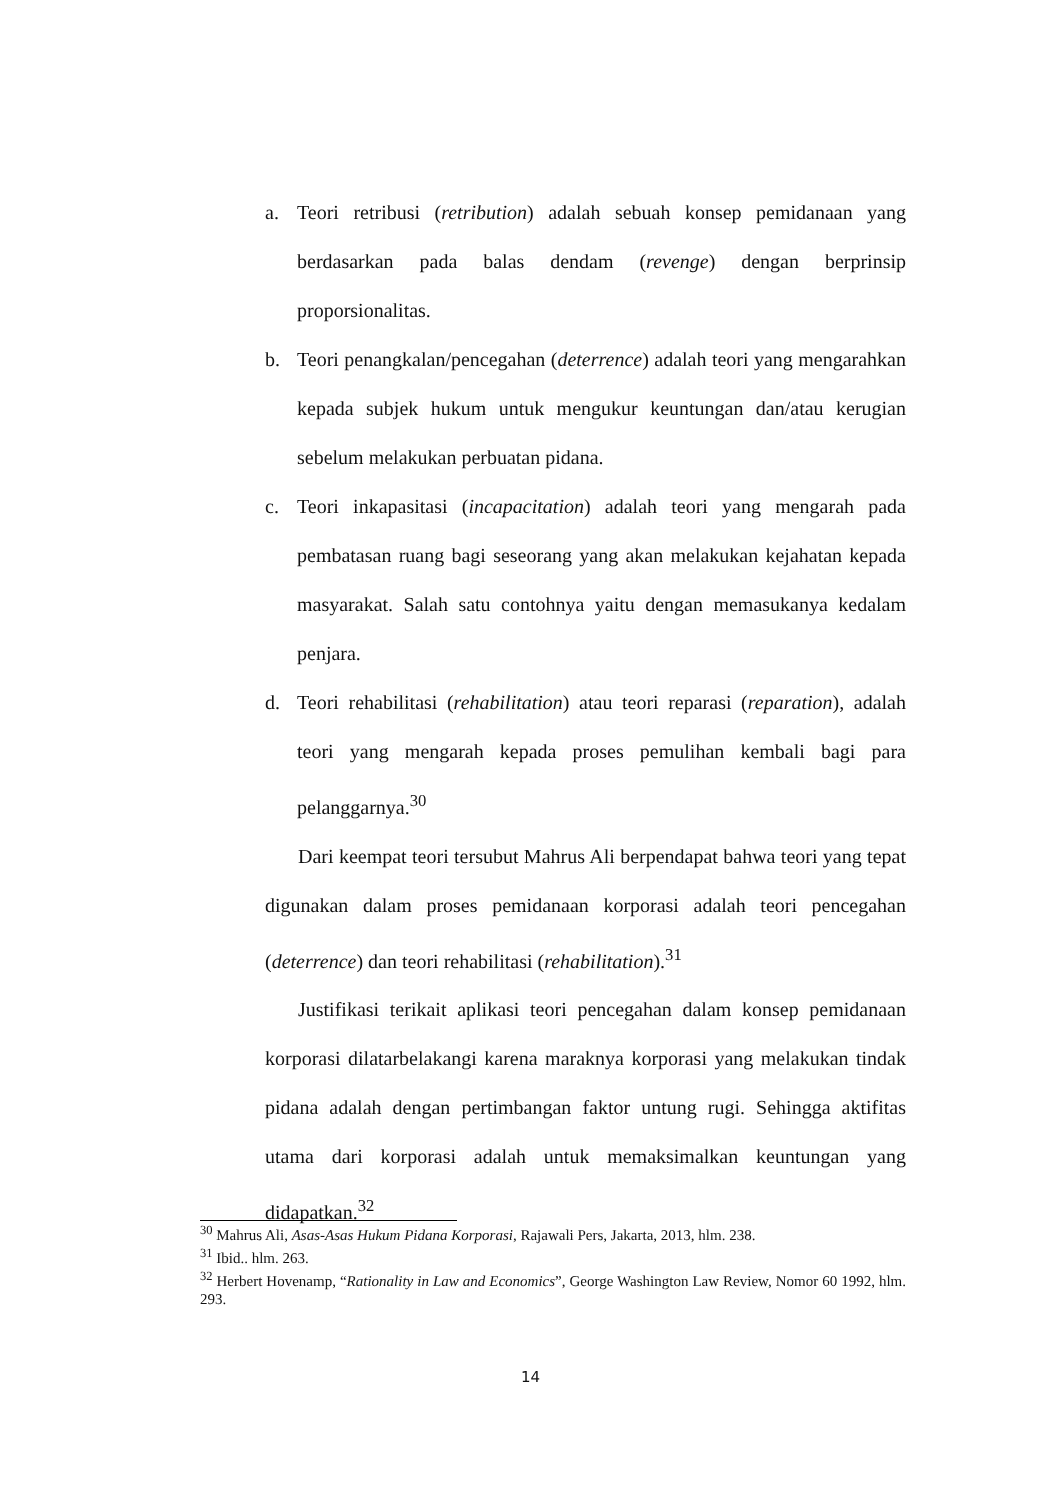a. Teori retribusi (retribution) adalah sebuah konsep pemidanaan yang berdasarkan pada balas dendam (revenge) dengan berprinsip proporsionalitas.
b. Teori penangkalan/pencegahan (deterrence) adalah teori yang mengarahkan kepada subjek hukum untuk mengukur keuntungan dan/atau kerugian sebelum melakukan perbuatan pidana.
c. Teori inkapasitasi (incapacitation) adalah teori yang mengarah pada pembatasan ruang bagi seseorang yang akan melakukan kejahatan kepada masyarakat. Salah satu contohnya yaitu dengan memasukanya kedalam penjara.
d. Teori rehabilitasi (rehabilitation) atau teori reparasi (reparation), adalah teori yang mengarah kepada proses pemulihan kembali bagi para pelanggarnya.<sup>30</sup>
Dari keempat teori tersubut Mahrus Ali berpendapat bahwa teori yang tepat digunakan dalam proses pemidanaan korporasi adalah teori pencegahan (deterrence) dan teori rehabilitasi (rehabilitation).<sup>31</sup>
Justifikasi terikait aplikasi teori pencegahan dalam konsep pemidanaan korporasi dilatarbelakangi karena maraknya korporasi yang melakukan tindak pidana adalah dengan pertimbangan faktor untung rugi. Sehingga aktifitas utama dari korporasi adalah untuk memaksimalkan keuntungan yang didapatkan.<sup>32</sup>
<sup>30</sup> Mahrus Ali, Asas-Asas Hukum Pidana Korporasi, Rajawali Pers, Jakarta, 2013, hlm. 238.
<sup>31</sup> Ibid.. hlm. 263.
<sup>32</sup> Herbert Hovenamp, “Rationality in Law and Economics”, George Washington Law Review, Nomor 60 1992, hlm. 293.
14